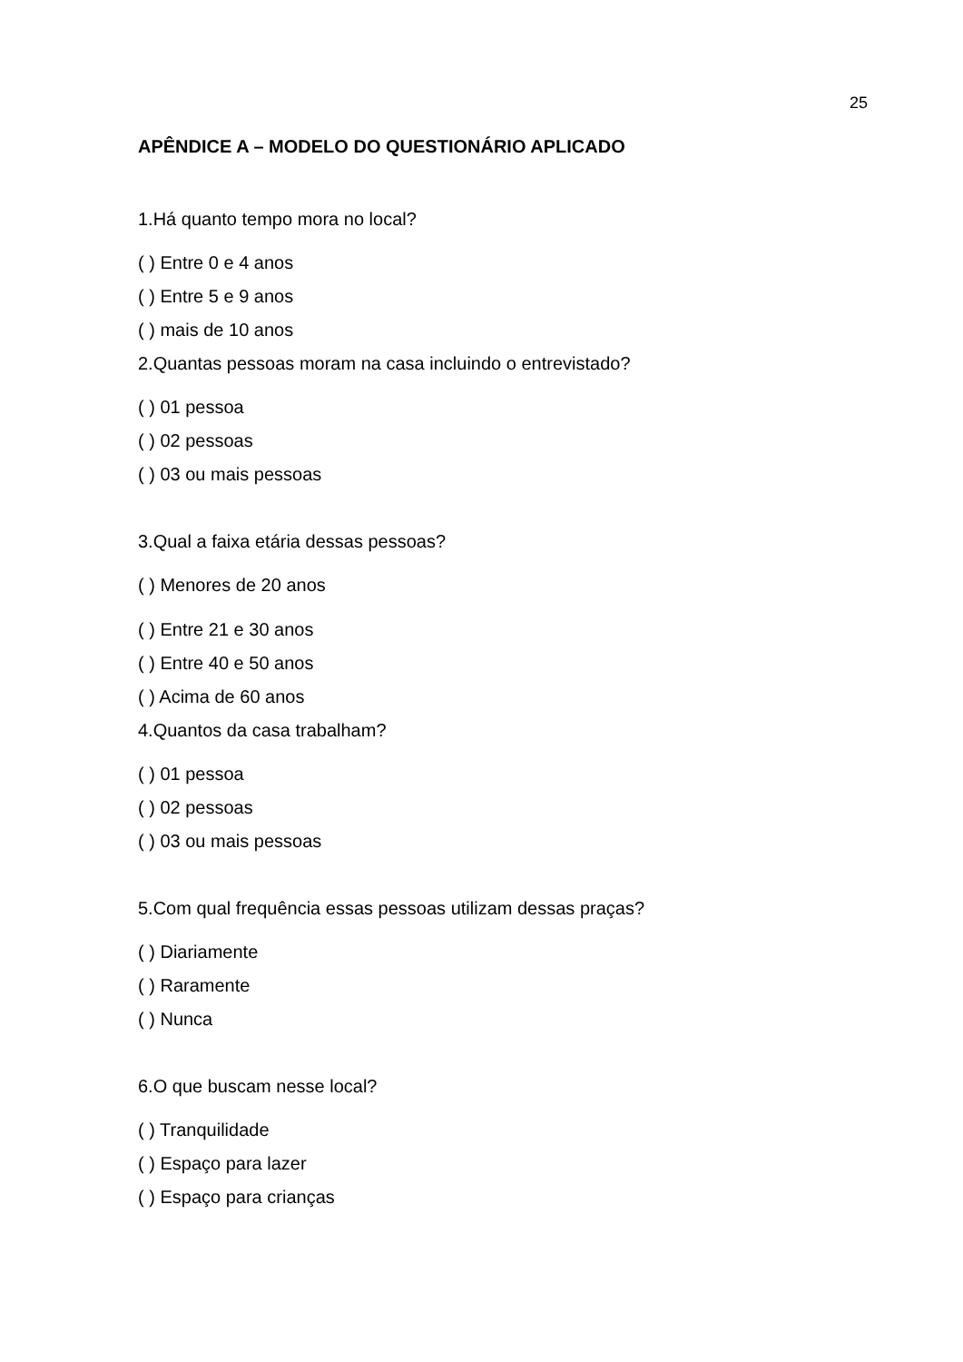25
APÊNDICE A – MODELO DO QUESTIONÁRIO APLICADO
1.Há quanto tempo mora no local?
( ) Entre 0 e 4 anos
( ) Entre 5 e 9 anos
( ) mais de 10 anos
2.Quantas pessoas moram na casa incluindo o entrevistado?
( ) 01 pessoa
( ) 02 pessoas
( ) 03 ou mais pessoas
3.Qual a faixa etária dessas pessoas?
( ) Menores de 20 anos
( ) Entre 21 e 30 anos
( ) Entre 40 e 50 anos
( ) Acima de 60 anos
4.Quantos da casa trabalham?
( ) 01 pessoa
( ) 02 pessoas
( ) 03 ou mais pessoas
5.Com qual frequência essas pessoas utilizam dessas praças?
( ) Diariamente
( ) Raramente
( ) Nunca
6.O que buscam nesse local?
( ) Tranquilidade
( ) Espaço para lazer
( ) Espaço para crianças